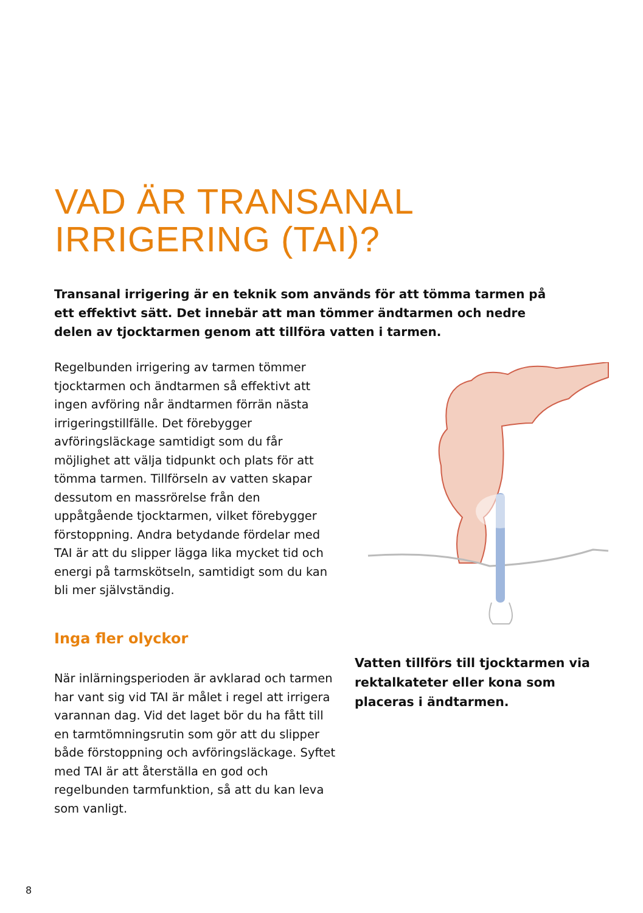VAD ÄR TRANSANAL
IRRIGERING (TAI)?
Transanal irrigering är en teknik som används för att tömma tarmen på ett effektivt sätt. Det innebär att man tömmer ändtarmen och nedre delen av tjocktarmen genom att tillföra vatten i tarmen.
Regelbunden irrigering av tarmen tömmer tjocktarmen och ändtarmen så effektivt att ingen avföring når ändtarmen förrän nästa irrigeringstillfälle. Det förebygger avföringsläckage samtidigt som du får möjlighet att välja tidpunkt och plats för att tömma tarmen. Tillförseln av vatten skapar dessutom en massrörelse från den uppåtgående tjocktarmen, vilket förebyg­ger förstoppning. Andra betydande för­delar med TAI är att du slipper lägga lika mycket tid och energi på tarmskötseln, samtidigt som du kan bli mer självständig.
Inga fler olyckor
När inlärningsperioden är avklarad och tarmen har vant sig vid TAI är målet i regel att irrigera varannan dag. Vid det laget bör du ha fått till en tarmtömningsrutin som gör att du slipper både förstoppning och avföringsläckage. Syftet med TAI är att återställa en god och regelbunden tarm­funktion, så att du kan leva som vanligt.
Vatten tillförs till tjocktarmen via rektalkateter eller kona som placeras i ändtarmen.
8